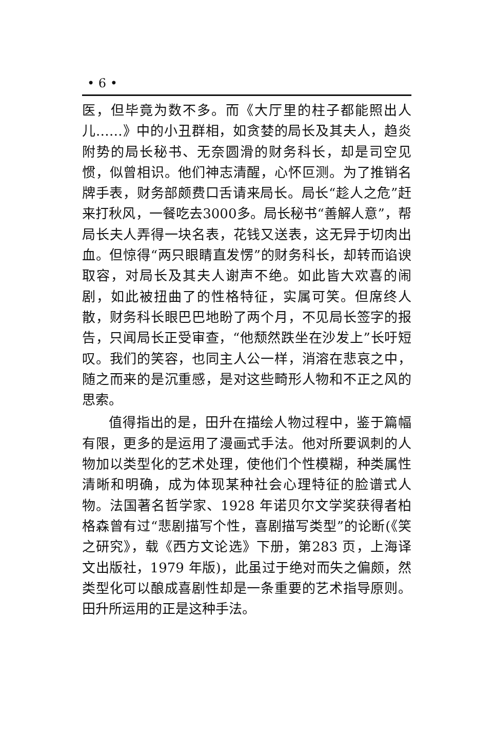• 6 •
医，但毕竟为数不多。而《大厅里的柱子都能照出人儿……》中的小丑群相，如贪婪的局长及其夫人，趋炎附势的局长秘书、无奈圆滑的财务科长，却是司空见惯，似曾相识。他们神志清醒，心怀叵测。为了推销名牌手表，财务部颇费口舌请来局长。局长“趁人之危”赶来打秋风，一餐吃去3000多。局长秘书“善解人意”，帮局长夫人弄得一块名表，花钱又送表，这无异于切肉出血。但惊得“两只眼睛直发愣”的财务科长，却转而谄谀取容，对局长及其夫人谢声不绝。如此皆大欢喜的闹剧，如此被扭曲了的性格特征，实属可笑。但席终人散，财务科长眼巴巴地盼了两个月，不见局长签字的报告，只闻局长正受审查，“他颓然跌坐在沙发上”长吁短叹。我们的笑容，也同主人公一样，消溶在悲哀之中，随之而来的是沉重感，是对这些畸形人物和不正之风的思索。
值得指出的是，田升在描绘人物过程中，鉴于篇幅有限，更多的是运用了漫画式手法。他对所要讽刺的人物加以类型化的艺术处理，使他们个性模糊，种类属性清晰和明确，成为体现某种社会心理特征的脸谱式人物。法国著名哲学家、1928 年诺贝尔文学奖获得者柏格森曾有过“悲剧描写个性，喜剧描写类型”的论断(《笑之研究》，载《西方文论选》下册，第283 页，上海译文出版社，1979 年版)，此虽过于绝对而失之偏颇，然类型化可以酿成喜剧性却是一条重要的艺术指导原则。田升所运用的正是这种手法。